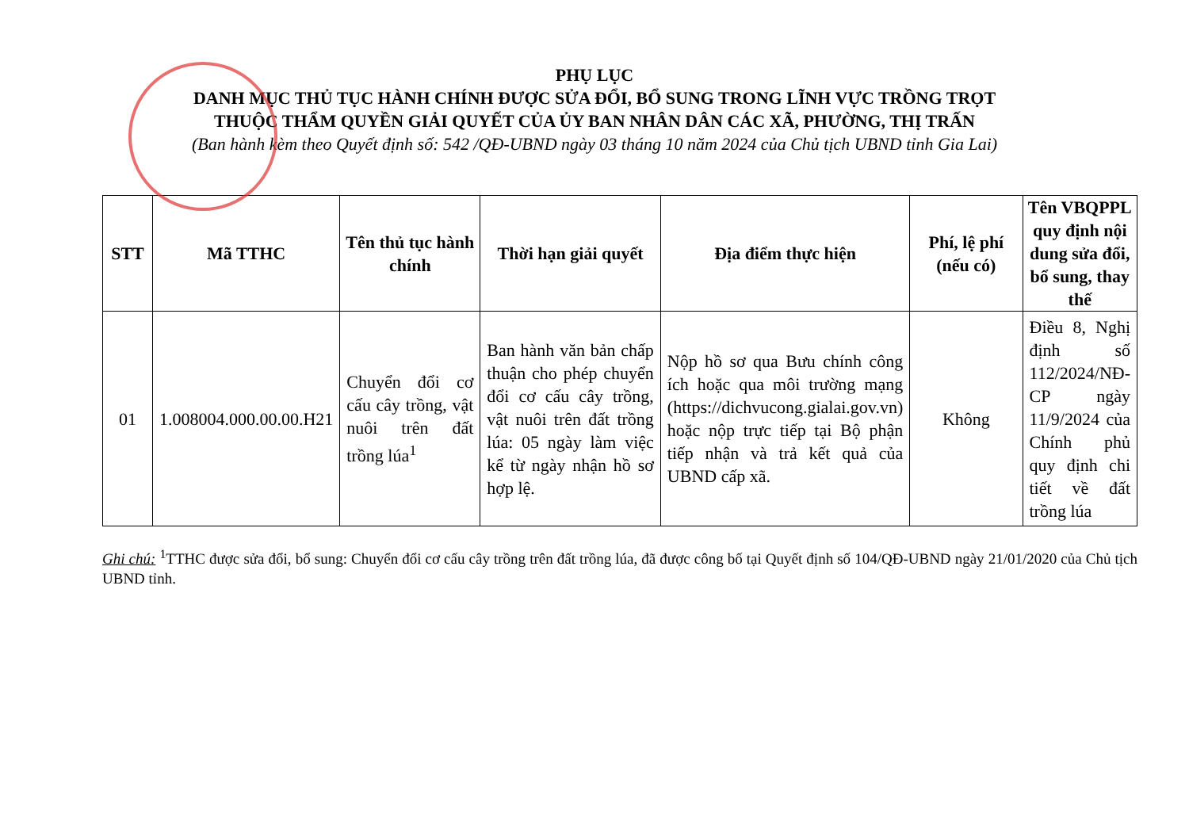PHỤ LỤC
DANH MỤC THỦ TỤC HÀNH CHÍNH ĐƯỢC SỬA ĐỔI, BỔ SUNG TRONG LĨNH VỰC TRỒNG TRỌT
THUỘC THẨM QUYỀN GIẢI QUYẾT CỦA ỦY BAN NHÂN DÂN CÁC XÃ, PHƯỜNG, THỊ TRẤN
(Ban hành kèm theo Quyết định số: 542 /QĐ-UBND ngày 03 tháng 10 năm 2024 của Chủ tịch UBND tỉnh Gia Lai)
| STT | Mã TTHC | Tên thủ tục hành chính | Thời hạn giải quyết | Địa điểm thực hiện | Phí, lệ phí (nếu có) | Tên VBQPPL quy định nội dung sửa đổi, bổ sung, thay thế |
| --- | --- | --- | --- | --- | --- | --- |
| 01 | 1.008004.000.00.00.H21 | Chuyển đổi cơ cấu cây trồng, vật nuôi trên đất trồng lúa<sup>1</sup> | Ban hành văn bản chấp thuận cho phép chuyển đổi cơ cấu cây trồng, vật nuôi trên đất trồng lúa: 05 ngày làm việc kể từ ngày nhận hồ sơ hợp lệ. | Nộp hồ sơ qua Bưu chính công ích hoặc qua môi trường mạng (https://dichvucong.gialai.gov.vn) hoặc nộp trực tiếp tại Bộ phận tiếp nhận và trả kết quả của UBND cấp xã. | Không | Điều 8, Nghị định số 112/2024/NĐ-CP ngày 11/9/2024 của Chính phủ quy định chi tiết về đất trồng lúa |
Ghi chú: <sup>1</sup>TTHC được sửa đổi, bổ sung: Chuyển đổi cơ cấu cây trồng trên đất trồng lúa, đã được công bố tại Quyết định số 104/QĐ-UBND ngày 21/01/2020 của Chủ tịch UBND tỉnh.